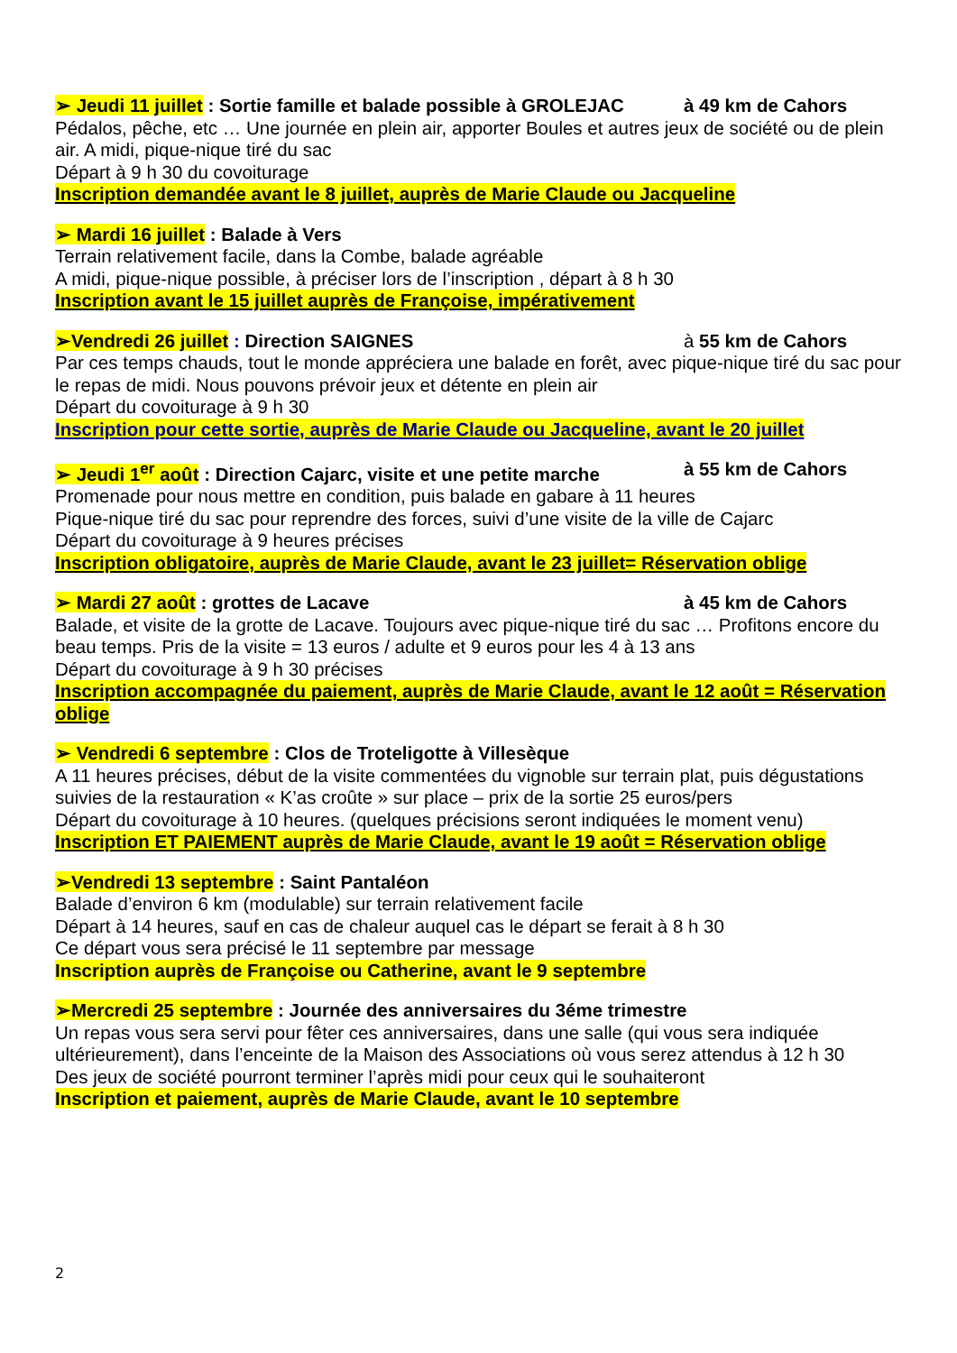➢ Jeudi 11 juillet : Sortie famille et balade possible à GROLEJAC à 49 km de Cahors
Pédalos, pêche, etc … Une journée en plein air, apporter Boules et autres jeux de société ou de plein air. A midi, pique-nique tiré du sac
Départ à 9 h 30 du covoiturage
Inscription demandée avant le 8 juillet, auprès de Marie Claude ou Jacqueline
➢ Mardi 16 juillet : Balade à Vers
Terrain relativement facile, dans la Combe, balade agréable
A midi, pique-nique possible, à préciser lors de l’inscription , départ à 8 h 30
Inscription avant le 15 juillet auprès de Françoise, impérativement
➢Vendredi 26 juillet : Direction SAIGNES à 55 km de Cahors
Par ces temps chauds, tout le monde appréciera une balade en forêt, avec pique-nique tiré du sac pour le repas de midi. Nous pouvons prévoir jeux et détente en plein air
Départ du covoiturage à 9 h 30
Inscription pour cette sortie, auprès de Marie Claude ou Jacqueline, avant le 20 juillet
➢ Jeudi 1<sup>er</sup> août : Direction Cajarc, visite et une petite marche à 55 km de Cahors
Promenade pour nous mettre en condition, puis balade en gabare à 11 heures
Pique-nique tiré du sac pour reprendre des forces, suivi d’une visite de la ville de Cajarc
Départ du covoiturage à 9 heures précises
Inscription obligatoire, auprès de Marie Claude, avant le 23 juillet= Réservation oblige
➢ Mardi 27 août : grottes de Lacave à 45 km de Cahors
Balade, et visite de la grotte de Lacave. Toujours avec pique-nique tiré du sac … Profitons encore du beau temps. Pris de la visite = 13 euros / adulte et 9 euros pour les 4 à 13 ans
Départ du covoiturage à 9 h 30 précises
Inscription accompagnée du paiement, auprès de Marie Claude, avant le 12 août = Réservation oblige
➢ Vendredi 6 septembre : Clos de Troteligotte à Villesèque
A 11 heures précises, début de la visite commentées du vignoble sur terrain plat, puis dégustations suivies de la restauration « K’as croûte » sur place – prix de la sortie 25 euros/pers
Départ du covoiturage à 10 heures. (quelques précisions seront indiquées le moment venu)
Inscription ET PAIEMENT auprès de Marie Claude, avant le 19 août = Réservation oblige
➢Vendredi 13 septembre : Saint Pantaléon
Balade d’environ 6 km (modulable) sur terrain relativement facile
Départ à 14 heures, sauf en cas de chaleur auquel cas le départ se ferait à 8 h 30
Ce départ vous sera précisé le 11 septembre par message
Inscription auprès de Françoise ou Catherine, avant le 9 septembre
➢Mercredi 25 septembre : Journée des anniversaires du 3éme trimestre
Un repas vous sera servi pour fêter ces anniversaires, dans une salle (qui vous sera indiquée ultérieurement), dans l’enceinte de la Maison des Associations où vous serez attendus à 12 h 30
Des jeux de société pourront terminer l’après midi pour ceux qui le souhaiteront
Inscription et paiement, auprès de Marie Claude, avant le 10 septembre
2